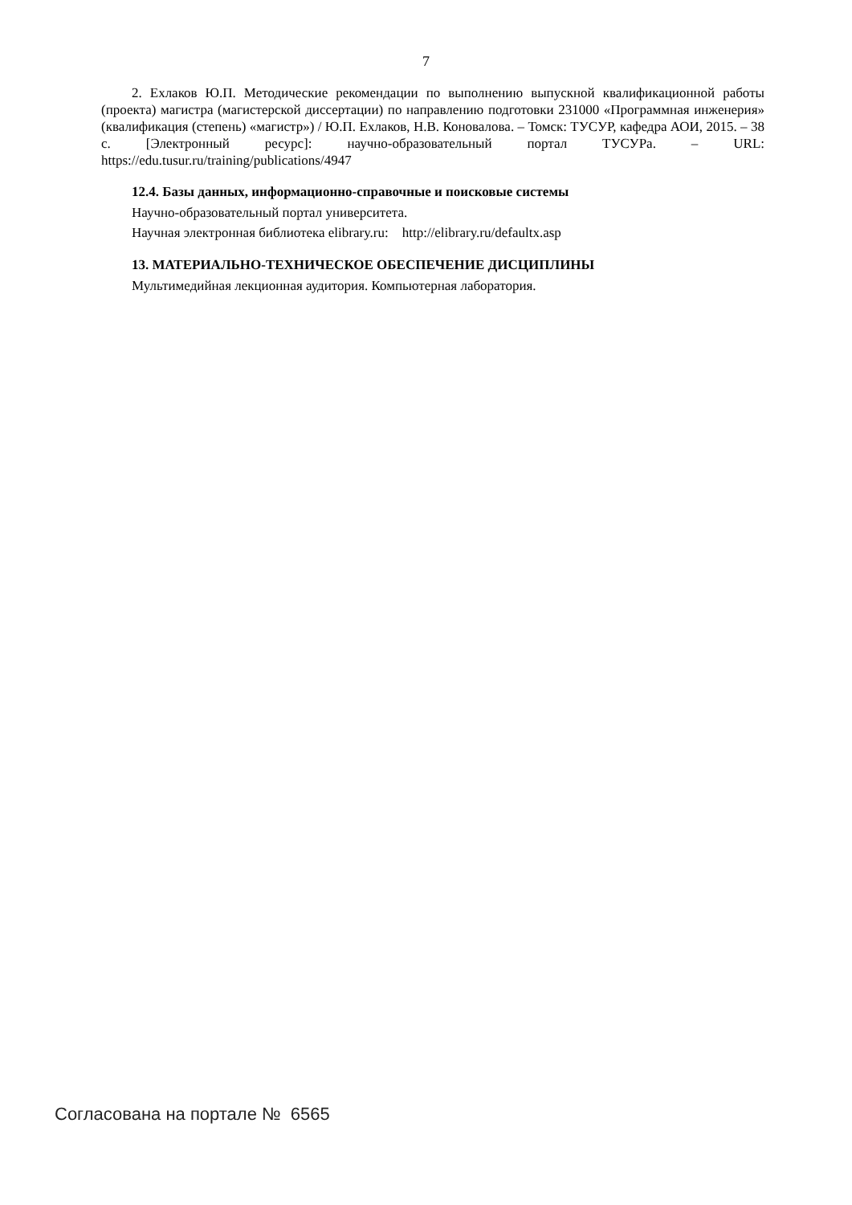7
2. Ехлаков Ю.П. Методические рекомендации по выполнению выпускной квалификационной работы (проекта) магистра (магистерской диссертации) по направлению подготовки 231000 «Программная инженерия» (квалификация (степень) «магистр») / Ю.П. Ехлаков, Н.В. Коновалова. – Томск: ТУСУР, кафедра АОИ, 2015. – 38 с. [Электронный ресурс]: научно-образовательный портал ТУСУРа. – URL: https://edu.tusur.ru/training/publications/4947
12.4. Базы данных, информационно-справочные и поисковые системы
Научно-образовательный портал университета.
Научная электронная библиотека elibrary.ru: http://elibrary.ru/defaultx.asp
13. МАТЕРИАЛЬНО-ТЕХНИЧЕСКОЕ ОБЕСПЕЧЕНИЕ ДИСЦИПЛИНЫ
Мультимедийная лекционная аудитория. Компьютерная лаборатория.
Согласована на портале № 6565